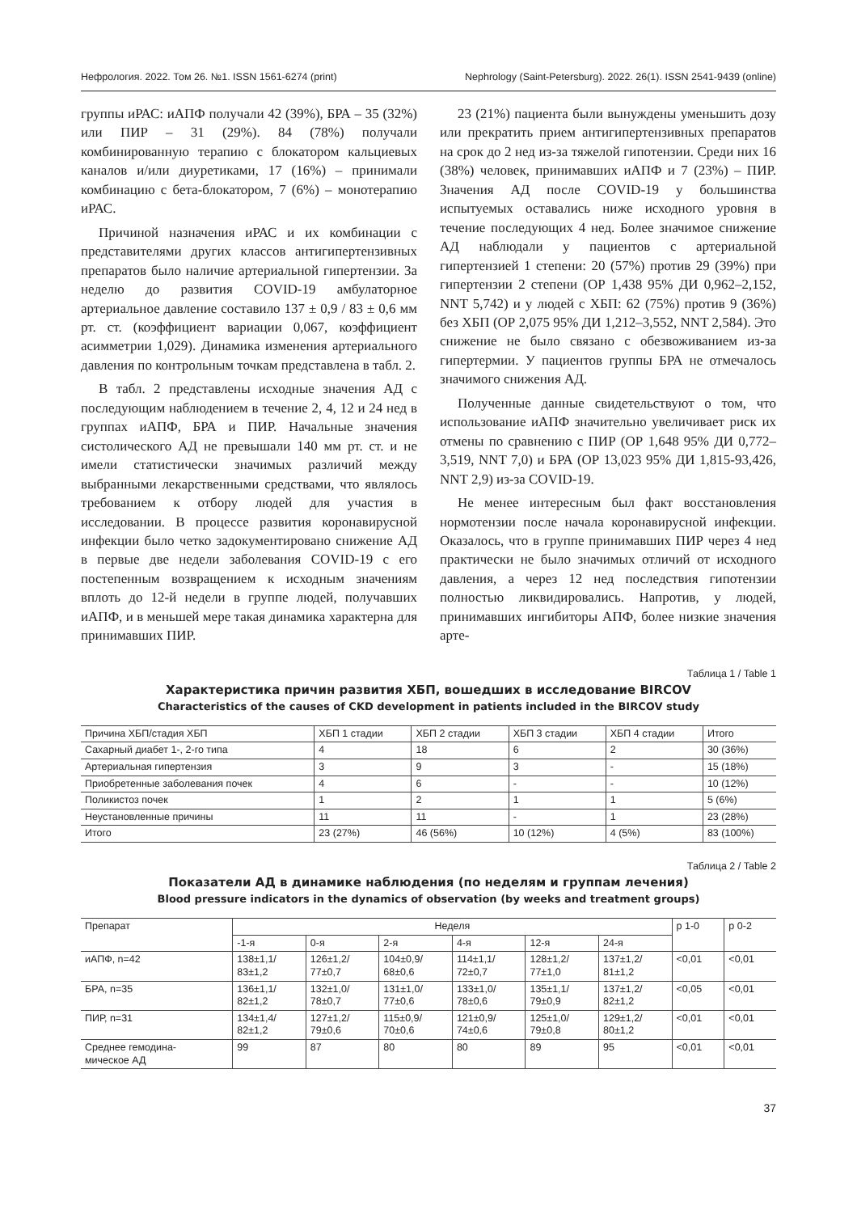Нефрология. 2022. Том 26. №1. ISSN 1561-6274 (print) Nephrology (Saint-Petersburg). 2022. 26(1). ISSN 2541-9439 (online)
группы иРАС: иАПФ получали 42 (39%), БРА – 35 (32%) или ПИР – 31 (29%). 84 (78%) получали комбинированную терапию с блокатором кальциевых каналов и/или диуретиками, 17 (16%) – принимали комбинацию с бета-блокатором, 7 (6%) – монотерапию иРАС.
Причиной назначения иРАС и их комбинации с представителями других классов антигипертензивных препаратов было наличие артериальной гипертензии. За неделю до развития COVID-19 амбулаторное артериальное давление составило 137 ± 0,9 / 83 ± 0,6 мм рт. ст. (коэффициент вариации 0,067, коэффициент асимметрии 1,029). Динамика изменения артериального давления по контрольным точкам представлена в табл. 2.
В табл. 2 представлены исходные значения АД с последующим наблюдением в течение 2, 4, 12 и 24 нед в группах иАПФ, БРА и ПИР. Начальные значения систолического АД не превышали 140 мм рт. ст. и не имели статистически значимых различий между выбранными лекарственными средствами, что являлось требованием к отбору людей для участия в исследовании. В процессе развития коронавирусной инфекции было четко задокументировано снижение АД в первые две недели заболевания COVID-19 с его постепенным возвращением к исходным значениям вплоть до 12-й недели в группе людей, получавших иАПФ, и в меньшей мере такая динамика характерна для принимавших ПИР.
23 (21%) пациента были вынуждены уменьшить дозу или прекратить прием антигипертензивных препаратов на срок до 2 нед из-за тяжелой гипотензии. Среди них 16 (38%) человек, принимавших иАПФ и 7 (23%) – ПИР. Значения АД после COVID-19 у большинства испытуемых оставались ниже исходного уровня в течение последующих 4 нед. Более значимое снижение АД наблюдали у пациентов с артериальной гипертензией 1 степени: 20 (57%) против 29 (39%) при гипертензии 2 степени (ОР 1,438 95% ДИ 0,962–2,152, NNT 5,742) и у людей с ХБП: 62 (75%) против 9 (36%) без ХБП (ОР 2,075 95% ДИ 1,212–3,552, NNT 2,584). Это снижение не было связано с обезвоживанием из-за гипертермии. У пациентов группы БРА не отмечалось значимого снижения АД.
Полученные данные свидетельствуют о том, что использование иАПФ значительно увеличивает риск их отмены по сравнению с ПИР (ОР 1,648 95% ДИ 0,772–3,519, NNT 7,0) и БРА (ОР 13,023 95% ДИ 1,815-93,426, NNT 2,9) из-за COVID-19.
Не менее интересным был факт восстановления нормотензии после начала коронавирусной инфекции. Оказалось, что в группе принимавших ПИР через 4 нед практически не было значимых отличий от исходного давления, а через 12 нед последствия гипотензии полностью ликвидировались. Напротив, у людей, принимавших ингибиторы АПФ, более низкие значения арте-
Таблица 1 / Table 1
Характеристика причин развития ХБП, вошедших в исследование BIRCOV
Characteristics of the causes of CKD development in patients included in the BIRCOV study
| Причина ХБП/стадия ХБП | ХБП 1 стадии | ХБП 2 стадии | ХБП 3 стадии | ХБП 4 стадии | Итого |
| --- | --- | --- | --- | --- | --- |
| Сахарный диабет 1-, 2-го типа | 4 | 18 | 6 | 2 | 30 (36%) |
| Артериальная гипертензия | 3 | 9 | 3 | - | 15 (18%) |
| Приобретенные заболевания почек | 4 | 6 | - | - | 10 (12%) |
| Поликистоз почек | 1 | 2 | 1 | 1 | 5 (6%) |
| Неустановленные причины | 11 | 11 | - | 1 | 23 (28%) |
| Итого | 23 (27%) | 46 (56%) | 10 (12%) | 4 (5%) | 83 (100%) |
Таблица 2 / Table 2
Показатели АД в динамике наблюдения (по неделям и группам лечения)
Blood pressure indicators in the dynamics of observation (by weeks and treatment groups)
| Препарат | Неделя | | | | | | p 1-0 | p 0-2 |
| --- | --- | --- | --- | --- | --- | --- | --- | --- |
| | -1-я | 0-я | 2-я | 4-я | 12-я | 24-я | | |
| иАПФ, n=42 | 138±1,1/ 83±1,2 | 126±1,2/ 77±0,7 | 104±0,9/ 68±0,6 | 114±1,1/ 72±0,7 | 128±1,2/ 77±1,0 | 137±1,2/ 81±1,2 | <0,01 | <0,01 |
| БРА, n=35 | 136±1,1/ 82±1,2 | 132±1,0/ 78±0,7 | 131±1,0/ 77±0,6 | 133±1,0/ 78±0,6 | 135±1,1/ 79±0,9 | 137±1,2/ 82±1,2 | <0,05 | <0,01 |
| ПИР, n=31 | 134±1,4/ 82±1,2 | 127±1,2/ 79±0,6 | 115±0,9/ 70±0,6 | 121±0,9/ 74±0,6 | 125±1,0/ 79±0,8 | 129±1,2/ 80±1,2 | <0,01 | <0,01 |
| Среднее гемодина- мическое АД | 99 | 87 | 80 | 80 | 89 | 95 | <0,01 | <0,01 |
37